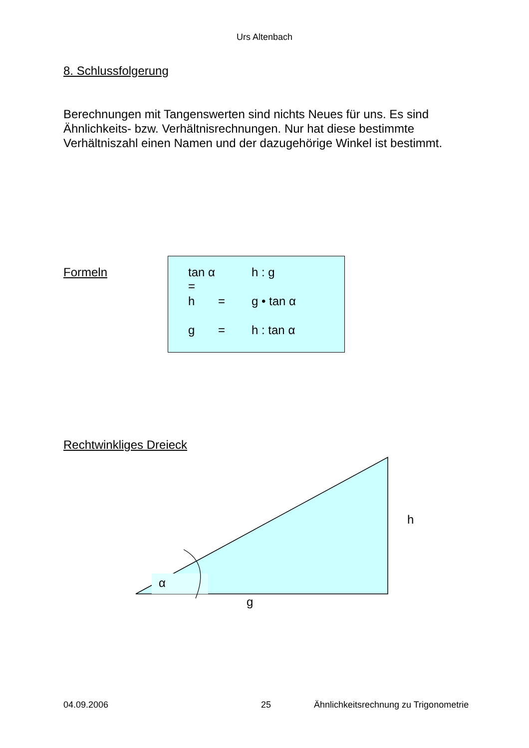Urs Altenbach
8. Schlussfolgerung
Berechnungen mit Tangenswerten sind nichts Neues für uns. Es sind Ähnlichkeits- bzw. Verhältnisrechnungen. Nur hat diese bestimmte Verhältniszahl einen Namen und der dazugehörige Winkel ist bestimmt.
Formeln
| tan α = | | h : g |
| h | = | g • tan α |
| g | = | h : tan α |
Rechtwinkliges Dreieck
α
g
h
04.09.2006 25
Ähnlichkeitsrechnung zu Trigonometrie